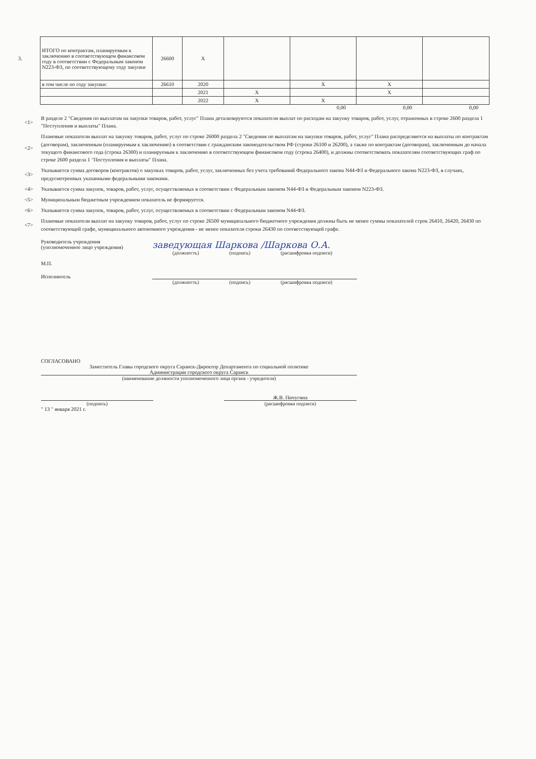| 3. | ИТОГО по контрактам, планируемым к заключению в соответствующем финансовом году в соответствии с Федеральным законом N223-ФЗ, по соответствующему году закупки | 26600 | X | | | | |
| | в том числе по году закупки: | 26610 | 2020 | | X | X | |
| | | | 2021 | X | | X | |
| | | | 2022 | X | X | | |
0,00 0,00 0,00
<1> В разделе 2 "Сведения по выплатам на закупки товаров, работ, услуг" Плана детализируются показатели выплат по расходам на закупку товаров, работ, услуг, отраженных в строке 2600 раздела 1 "Поступления и выплаты" Плана.
<2> Плановые показатели выплат на закупку товаров, работ, услуг по строке 26000 раздела 2 "Сведения по выплатам на закупки товаров, работ, услуг" Плана распределяются на выплаты по контрактам (договорам), заключенным (планируемым к заключению) в соответствии с гражданским законодательством РФ (строки 26100 и 26200), а также по контрактам (договорам), заключенным до начала текущего финансового года (строка 26300) и планируемым к заключению в соответствующем финансовом году (строка 26400), и должны соответствовать показателям соответствующих граф по строке 2600 раздела 1 "Поступления и выплаты" Плана.
<3> Указывается сумма договоров (контрактов) о закупках товаров, работ, услуг, заключенных без учета требований Федерального закона N44-ФЗ и Федерального закона N223-ФЗ, в случаях, предусмотренных указанными федеральными законами.
<4> Указывается сумма закупок, товаров, работ, услуг, осуществляемых в соответствии с Федеральным законом N44-ФЗ и Федеральным законом N223-ФЗ.
<5> Муниципальным бюджетным учреждением показатель не формируется.
<6> Указывается сумма закупок, товаров, работ, услуг, осуществляемых в соответствии с Федеральным законом N44-ФЗ.
<7> Плановые показатели выплат на закупку товаров, работ, услуг по строке 26500 муниципального бюджетного учреждения должны быть не менее суммы показателей строк 26410, 26420, 26430 по соответствующей графе, муниципального автономного учреждения - не менее показателя строки 26430 по соответствующей графе.
Руководитель учреждения
(уполномоченное лицо учреждения) заведующая Шаркова /Шаркова О.А.
(должность) (подпись) (расшифровка подписи)
М.П.
Исполнитель
(должность) (подпись) (расшифровка подписи)
СОГЛАСОВАНО
Заместитель Главы городского округа Саранск-Директор Департамента по социальной политике
Администрации городского округа Саранск
(наименование должности уполномоченного лица органа - учредителя)
Ж.В. Пичугина
(подпись) (расшифровка подписи)
" 13 " января 2021 г.